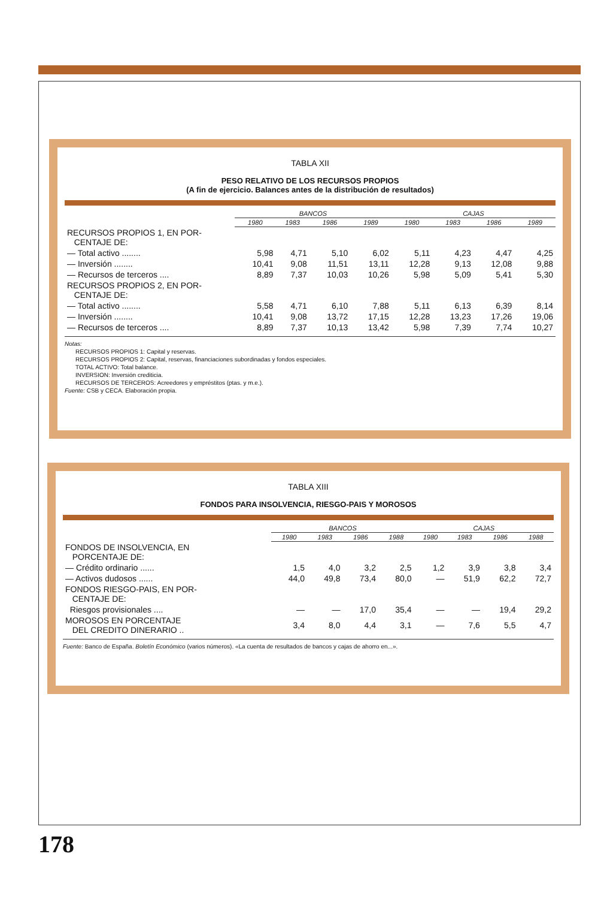TABLA XII
PESO RELATIVO DE LOS RECURSOS PROPIOS
(A fin de ejercicio. Balances antes de la distribución de resultados)
| | BANCOS | | | | CAJAS | | | |
| --- | --- | --- | --- | --- | --- | --- | --- | --- |
| | 1980 | 1983 | 1986 | 1989 | 1980 | 1983 | 1986 | 1989 |
| RECURSOS PROPIOS 1, EN POR- CENTAJE DE: | | | | | | | | |
| — Total activo ........ | 5,98 | 4,71 | 5,10 | 6,02 | 5,11 | 4,23 | 4,47 | 4,25 |
| — Inversión ........ | 10,41 | 9,08 | 11,51 | 13,11 | 12,28 | 9,13 | 12,08 | 9,88 |
| — Recursos de terceros .... | 8,89 | 7,37 | 10,03 | 10,26 | 5,98 | 5,09 | 5,41 | 5,30 |
| RECURSOS PROPIOS 2, EN POR- CENTAJE DE: | | | | | | | | |
| — Total activo ........ | 5,58 | 4,71 | 6,10 | 7,88 | 5,11 | 6,13 | 6,39 | 8,14 |
| — Inversión ........ | 10,41 | 9,08 | 13,72 | 17,15 | 12,28 | 13,23 | 17,26 | 19,06 |
| — Recursos de terceros .... | 8,89 | 7,37 | 10,13 | 13,42 | 5,98 | 7,39 | 7,74 | 10,27 |
Notas:
RECURSOS PROPIOS 1: Capital y reservas.
RECURSOS PROPIOS 2: Capital, reservas, financiaciones subordinadas y fondos especiales.
TOTAL ACTIVO: Total balance.
INVERSION: Inversión crediticia.
RECURSOS DE TERCEROS: Acreedores y empréstitos (ptas. y m.e.).
Fuente: CSB y CECA. Elaboración propia.
TABLA XIII
FONDOS PARA INSOLVENCIA, RIESGO-PAIS Y MOROSOS
| | BANCOS | | | | CAJAS | | | |
| --- | --- | --- | --- | --- | --- | --- | --- | --- |
| | 1980 | 1983 | 1986 | 1988 | 1980 | 1983 | 1986 | 1988 |
| FONDOS DE INSOLVENCIA, EN PORCENTAJE DE: | | | | | | | | |
| — Crédito ordinario ...... | 1,5 | 4,0 | 3,2 | 2,5 | 1,2 | 3,9 | 3,8 | 3,4 |
| — Activos dudosos ...... | 44,0 | 49,8 | 73,4 | 80,0 | — | 51,9 | 62,2 | 72,7 |
| FONDOS RIESGO-PAIS, EN POR- CENTAJE DE: | | | | | | | | |
| Riesgos provisionales .... | — | — | 17,0 | 35,4 | — | — | 19,4 | 29,2 |
| MOROSOS EN PORCENTAJE DEL CREDITO DINERARIO .. | 3,4 | 8,0 | 4,4 | 3,1 | — | 7,6 | 5,5 | 4,7 |
Fuente: Banco de España. Boletín Económico (varios números). «La cuenta de resultados de bancos y cajas de ahorro en...».
178